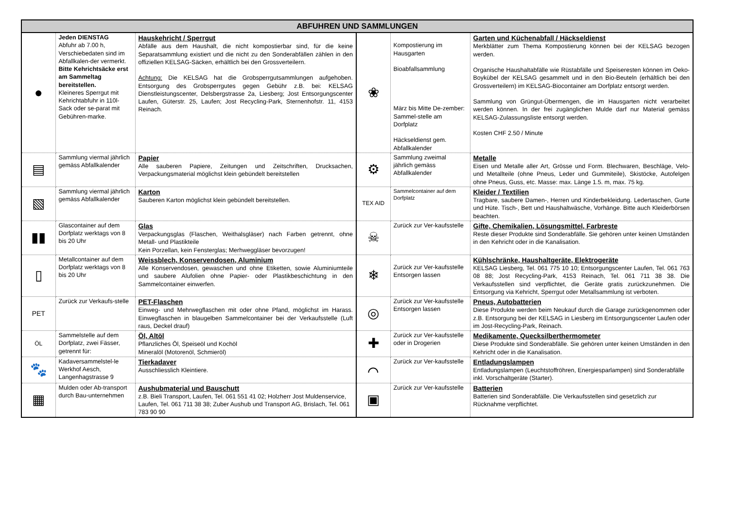| ABFUHREN UND SAMMLUNGEN | | | | | |
| --- | --- | --- | --- | --- | --- |
| ● | Jeden DIENSTAG Abfuhr ab 7.00 h, Verschiebedaten sind im Abfallkalen-der vermerkt. Bitte Kehrichtsäcke erst am Sammeltag bereitstellen. Kleineres Sperrgut mit Kehrichtabfuhr in 110l-Sack oder se-parat mit Gebühren-marke. | Hauskehricht / Sperrgut Abfälle aus dem Haushalt, die nicht kompostierbar sind, für die keine Separatsammlung existiert und die nicht zu den Sonderabfällen zählen in den offiziellen KELSAG-Säcken, erhältlich bei den Grossverteilern. Achtung: Die KELSAG hat die Grobsperrgutsammlungen aufgehoben. Entsorgung des Grobsperrgutes gegen Gebühr z.B. bei: KELSAG Dienstleistungscenter, Delsbergstrasse 2a, Liesberg; Jost Entsorgungscenter Laufen, Güterstr. 25, Laufen; Jost Recycling-Park, Sternenhofstr. 11, 4153 Reinach. | ❀ | Kompostierung im Hausgarten Bioabfallsammlung März bis Mitte De-zember: Sammel-stelle am Dorfplatz Häckseldienst gem. Abfallkalender | Garten und Küchenabfall / Häckseldienst Merkblätter zum Thema Kompostierung können bei der KELSAG bezogen werden. Organische Haushaltabfälle wie Rüstabfälle und Speiseresten können im Oeko-Boykübel der KELSAG gesammelt und in den Bio-Beuteln (erhältlich bei den Grossverteilern) im KELSAG-Biocontainer am Dorfplatz entsorgt werden. Sammlung von Grüngut-Übermengen, die im Hausgarten nicht verarbeitet werden können. In der frei zugänglichen Mulde darf nur Material gemäss KELSAG-Zulassungsliste entsorgt werden. Kosten CHF 2.50 / Minute |
| ▤ | Sammlung viermal jährlich gemäss Abfallkalender | Papier Alle sauberen Papiere, Zeitungen und Zeitschriften, Drucksachen, Verpackungsmaterial möglichst klein gebündelt bereitstellen | ⚙ | Sammlung zweimal jährlich gemäss Abfallkalender | Metalle Eisen und Metalle aller Art, Grösse und Form. Blechwaren, Beschläge, Velo- und Metallteile (ohne Pneus, Leder und Gummiteile), Skistöcke, Autofelgen ohne Pneus, Guss, etc. Masse: max. Länge 1.5. m, max. 75 kg. |
| ▧ | Sammlung viermal jährlich gemäss Abfallkalender | Karton Sauberen Karton möglichst klein gebündelt bereitstellen. | TEX AID | Sammelcontainer auf dem Dorfplatz | Kleider / Textilien Tragbare, saubere Damen-, Herren und Kinderbekleidung. Ledertaschen, Gurte und Hüte. Tisch-, Bett und Haushaltwäsche, Vorhänge. Bitte auch Kleiderbörsen beachten. |
| ▮▮ | Glascontainer auf dem Dorfplatz werktags von 8 bis 20 Uhr | Glas Verpackungsglas (Flaschen, Weithalsgläser) nach Farben getrennt, ohne Metall- und Plastikteile Kein Porzellan, kein Fensterglas; Merhweggläser bevorzugen! | ☠ | Zurück zur Ver-kaufsstelle | Gifte, Chemikalien, Lösungsmittel, Farbreste Reste dieser Produkte sind Sonderabfälle. Sie gehören unter keinen Umständen in den Kehricht oder in die Kanalisation. |
| ▯ | Metallcontainer auf dem Dorfplatz werktags von 8 bis 20 Uhr | Weissblech, Konservendosen, Aluminium Alle Konservendosen, gewaschen und ohne Etiketten, sowie Aluminiumteile und saubere Alufolien ohne Papier- oder Plastikbeschichtung in den Sammelcontainer einwerfen. | ❄ | Zurück zur Ver-kaufsstelle Entsorgen lassen | Kühlschränke, Haushaltgeräte, Elektrogeräte KELSAG Liesberg, Tel. 061 775 10 10; Entsorgungscenter Laufen, Tel. 061 763 08 88; Jost Recycling-Park, 4153 Reinach, Tel. 061 711 38 38. Die Verkaufsstellen sind verpflichtet, die Geräte gratis zurückzunehmen. Die Entsorgung via Kehricht, Sperrgut oder Metallsammlung ist verboten. |
| PET | Zurück zur Verkaufs-stelle | PET-Flaschen Einweg- und Mehrwegflaschen mit oder ohne Pfand, möglichst im Harass. Einwegflaschen in blaugelben Sammelcontainer bei der Verkaufsstelle (Luft raus, Deckel drauf) | ◎ | Zurück zur Ver-kaufsstelle Entsorgen lassen | Pneus, Autobatterien Diese Produkte werden beim Neukauf durch die Garage zurückgenommen oder z.B. Entsorgung bei der KELSAG in Liesberg im Entsorgungscenter Laufen oder im Jost-Recycling-Park, Reinach. |
| ÖL | Sammelstelle auf dem Dorfplatz, zwei Fässer, getrennt für: | Öl, Altöl Pflanzliches Öl, Speiseöl und Kochöl Mineralöl (Motorenöl, Schmieröl) | ✚ | Zurück zur Ver-kaufsstelle oder in Drogerien | Medikamente, Quecksilberthermometer Diese Produkte sind Sonderabfälle. Sie gehören unter keinen Umständen in den Kehricht oder in die Kanalisation. |
| 🐾 | Kadaversammelstel-le Werkhof Aesch, Langenhagstrasse 9 | Tierkadaver Ausschliesslich Kleintiere. | ⌒ | Zurück zur Ver-kaufsstelle | Entladungslampen Entladungslampen (Leuchtstoffröhren, Energiesparlampen) sind Sonderabfälle inkl. Vorschaltgeräte (Starter). |
| ▦ | Mulden oder Ab-transport durch Bau-unternehmen | Aushubmaterial und Bauschutt z.B. Bieli Transport, Laufen, Tel. 061 551 41 02; Holzherr Jost Muldenservice, Laufen, Tel. 061 711 38 38; Zuber Aushub und Transport AG, Brislach, Tel. 061 783 90 90 | ▣ | Zurück zur Ver-kaufsstelle | Batterien Batterien sind Sonderabfälle. Die Verkaufsstellen sind gesetzlich zur Rücknahme verpflichtet. |